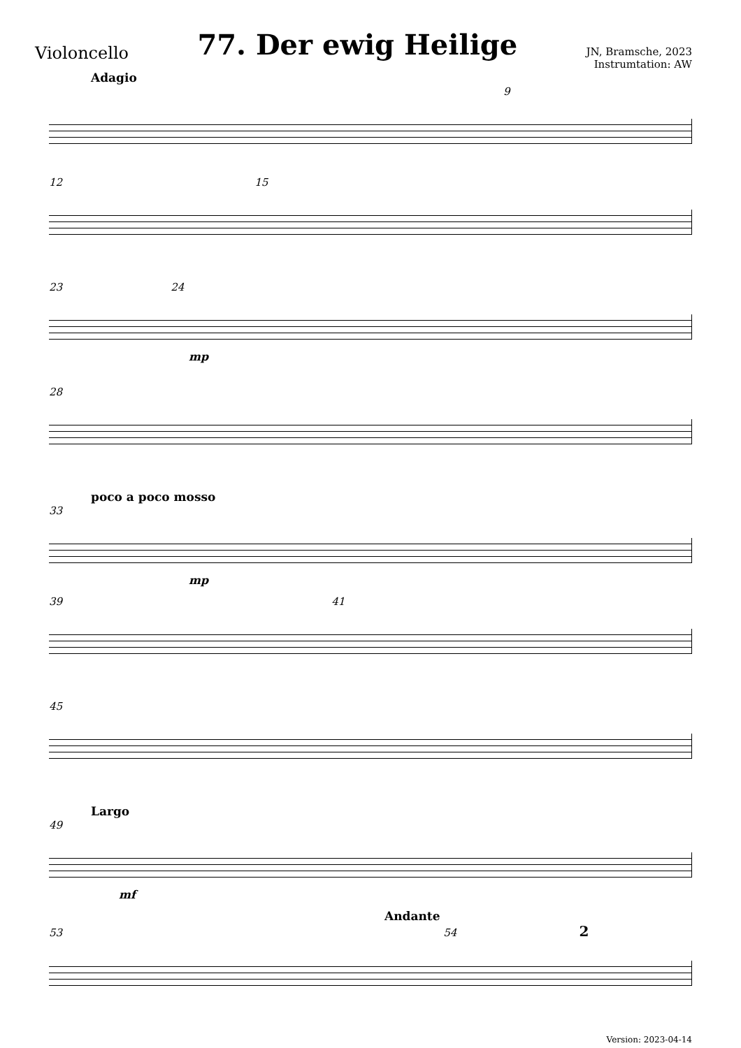Violoncello
77. Der ewig Heilige
JN, Bramsche, 2023
Instrumtation: AW
Adagio
9
12 15
23 24
mp
28
poco a poco mosso
33
mp
39 41
45
Largo
49
mf
Andante
53 54 2
Version: 2023-04-14